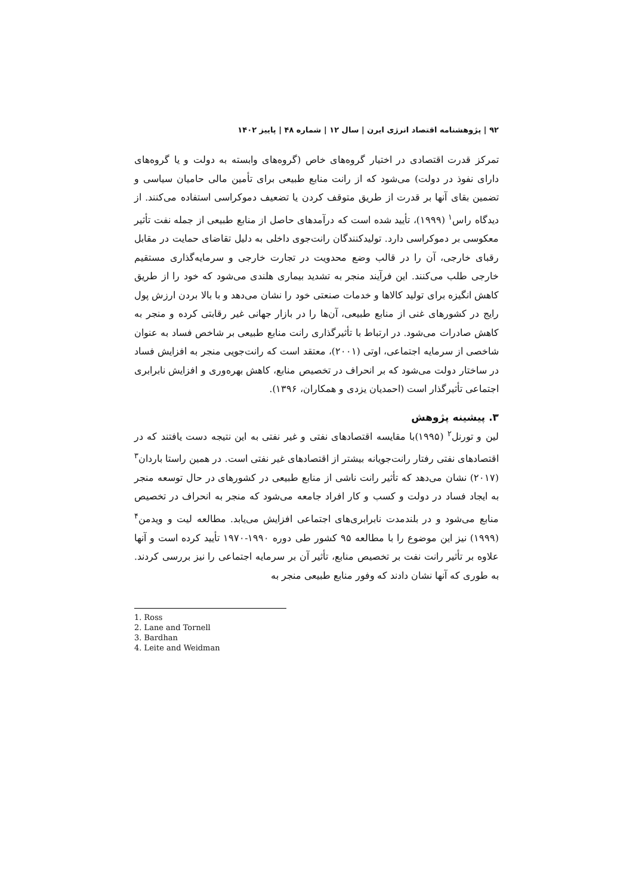۹۲ | پژوهشنامه اقتصاد انرژی ایرن | سال ۱۲ | شماره ۴۸ | پاییز ۱۴۰۲
تمرکز قدرت اقتصادی در اختیار گروه‌های خاص (گروه‌های وابسته به دولت و یا گروه‌های دارای نفوذ در دولت) می‌شود که از رانت منابع طبیعی برای تأمین مالی حامیان سیاسی و تضمین بقای آنها بر قدرت از طریق متوقف کردن یا تضعیف دموکراسی استفاده می‌کنند. از دیدگاه راس<sup>۱</sup> (۱۹۹۹)، تأیید شده است که درآمدهای حاصل از منابع طبیعی از جمله نفت تأثیر معکوسی بر دموکراسی دارد. تولیدکنندگان رانت‌جوی داخلی به دلیل تقاضای حمایت در مقابل رقبای خارجی، آن را در قالب وضع محدویت در تجارت خارجی و سرمایه‌گذاری مستقیم خارجی طلب می‌کنند. این فرآیند منجر به تشدید بیماری هلندی می‌شود که خود را از طریق کاهش انگیزه برای تولید کالاها و خدمات صنعتی خود را نشان می‌دهد و با بالا بردن ارزش پول رایج در کشورهای غنی از منابع طبیعی، آن‌ها را در بازار جهانی غیر رقابتی کرده و منجر به کاهش صادرات می‌شود. در ارتباط با تأثیرگذاری رانت منابع طبیعی بر شاخص فساد به عنوان شاخصی از سرمایه اجتماعی، اوتی (۲۰۰۱)، معتقد است که رانت‌جویی منجر به افزایش فساد در ساختار دولت می‌شود که بر انحراف در تخصیص منابع، کاهش بهره‌وری و افزایش نابرابری اجتماعی تأثیرگذار است (احمدیان یزدی و همکاران، ۱۳۹۶).
۳. پیشینه پژوهش
لین و تورنل<sup>۲</sup> (۱۹۹۵)با مقایسه اقتصادهای نفتی و غیر نفتی به این نتیجه دست یافتند که در اقتصادهای نفتی رفتار رانت‌جویانه بیشتر از اقتصادهای غیر نفتی است. در همین راستا باردان<sup>۳</sup> (۲۰۱۷) نشان می‌دهد که تأثیر رانت ناشی از منابع طبیعی در کشورهای در حال توسعه منجر به ایجاد فساد در دولت و کسب و کار افراد جامعه می‌شود که منجر به انحراف در تخصیص منابع می‌شود و در بلندمدت نابرابری‌های اجتماعی افزایش می‌یابد. مطالعه لیت و ویدمن<sup>۴</sup> (۱۹۹۹) نیز این موضوع را با مطالعه ۹۵ کشور طی دوره ۱۹۹۰-۱۹۷۰ تأیید کرده است و آنها علاوه بر تأثیر رانت نفت بر تخصیص منابع، تأثیر آن بر سرمایه اجتماعی را نیز بررسی کردند. به طوری که آنها نشان دادند که وفور منابع طبیعی منجر به
1. Ross
2. Lane and Tornell
3. Bardhan
4. Leite and Weidman